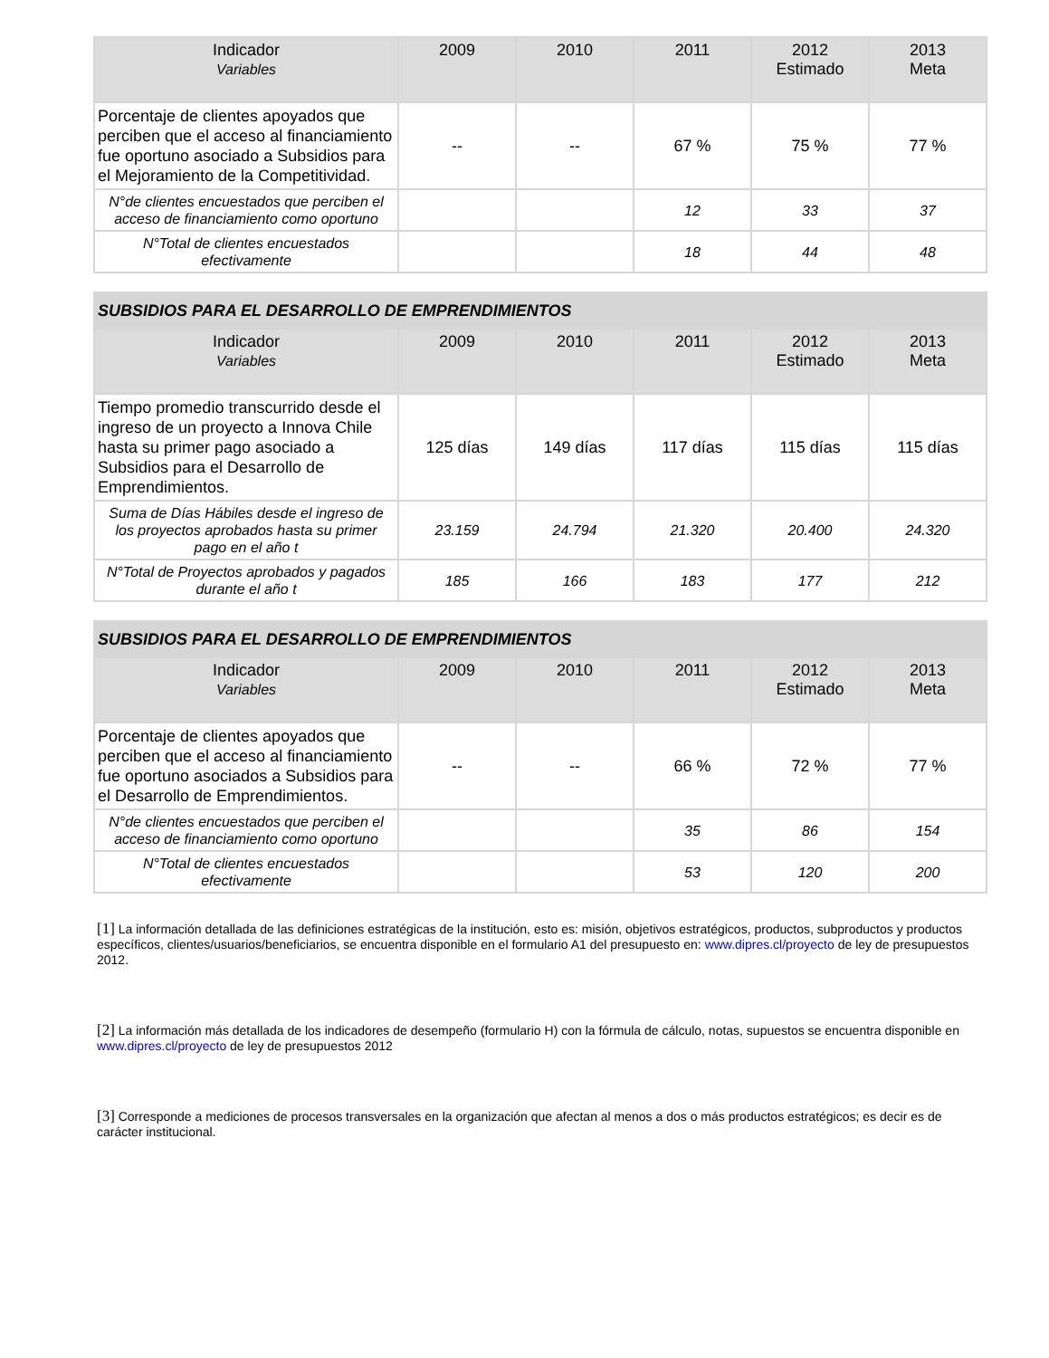| Indicador Variables | 2009 | 2010 | 2011 | 2012 Estimado | 2013 Meta |
| --- | --- | --- | --- | --- | --- |
| Porcentaje de clientes apoyados que perciben que el acceso al financiamiento fue oportuno asociado a Subsidios para el Mejoramiento de la Competitividad. | -- | -- | 67 % | 75 % | 77 % |
| N°de clientes encuestados que perciben el acceso de financiamiento como oportuno | | | 12 | 33 | 37 |
| N°Total de clientes encuestados efectivamente | | | 18 | 44 | 48 |
| SUBSIDIOS PARA EL DESARROLLO DE EMPRENDIMIENTOS | | | | | |
| Indicador Variables | 2009 | 2010 | 2011 | 2012 Estimado | 2013 Meta |
| Tiempo promedio transcurrido desde el ingreso de un proyecto a Innova Chile hasta su primer pago asociado a Subsidios para el Desarrollo de Emprendimientos. | 125 días | 149 días | 117 días | 115 días | 115 días |
| Suma de Días Hábiles desde el ingreso de los proyectos aprobados hasta su primer pago en el año t | 23.159 | 24.794 | 21.320 | 20.400 | 24.320 |
| N°Total de Proyectos aprobados y pagados durante el año t | 185 | 166 | 183 | 177 | 212 |
| SUBSIDIOS PARA EL DESARROLLO DE EMPRENDIMIENTOS | | | | | |
| Indicador Variables | 2009 | 2010 | 2011 | 2012 Estimado | 2013 Meta |
| Porcentaje de clientes apoyados que perciben que el acceso al financiamiento fue oportuno asociados a Subsidios para el Desarrollo de Emprendimientos. | -- | -- | 66 % | 72 % | 77 % |
| N°de clientes encuestados que perciben el acceso de financiamiento como oportuno | | | 35 | 86 | 154 |
| N°Total de clientes encuestados efectivamente | | | 53 | 120 | 200 |
[1] La información detallada de las definiciones estratégicas de la institución, esto es: misión, objetivos estratégicos, productos, subproductos y productos específicos, clientes/usuarios/beneficiarios, se encuentra disponible en el formulario A1 del presupuesto en: www.dipres.cl/proyecto de ley de presupuestos 2012.
[2] La información más detallada de los indicadores de desempeño (formulario H) con la fórmula de cálculo, notas, supuestos se encuentra disponible en www.dipres.cl/proyecto de ley de presupuestos 2012
[3] Corresponde a mediciones de procesos transversales en la organización que afectan al menos a dos o más productos estratégicos; es decir es de carácter institucional.